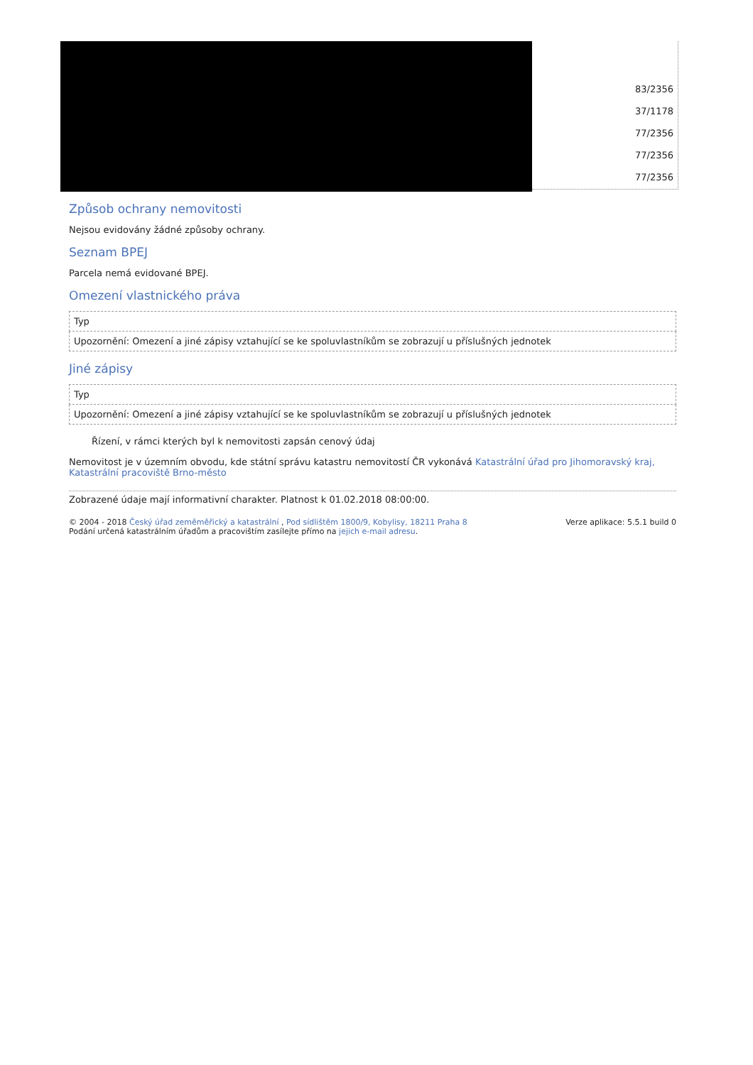83/2356
37/1178
77/2356
77/2356
77/2356
Způsob ochrany nemovitosti
Nejsou evidovány žádné způsoby ochrany.
Seznam BPEJ
Parcela nemá evidované BPEJ.
Omezení vlastnického práva
| Typ |
| --- |
| Upozornění: Omezení a jiné zápisy vztahující se ke spoluvlastníkům se zobrazují u příslušných jednotek |
Jiné zápisy
| Typ |
| --- |
| Upozornění: Omezení a jiné zápisy vztahující se ke spoluvlastníkům se zobrazují u příslušných jednotek |
Řízení, v rámci kterých byl k nemovitosti zapsán cenový údaj
Nemovitost je v územním obvodu, kde státní správu katastru nemovitostí ČR vykonává Katastrální úřad pro Jihomoravský kraj, Katastrální pracoviště Brno-město
Zobrazené údaje mají informativní charakter. Platnost k 01.02.2018 08:00:00.
© 2004 - 2018 Český úřad zeměměřický a katastrální , Pod sídlištěm 1800/9, Kobylisy, 18211 Praha 8
Podání určená katastrálním úřadům a pracovištím zasílejte přímo na jejich e-mail adresu.
Verze aplikace: 5.5.1 build 0